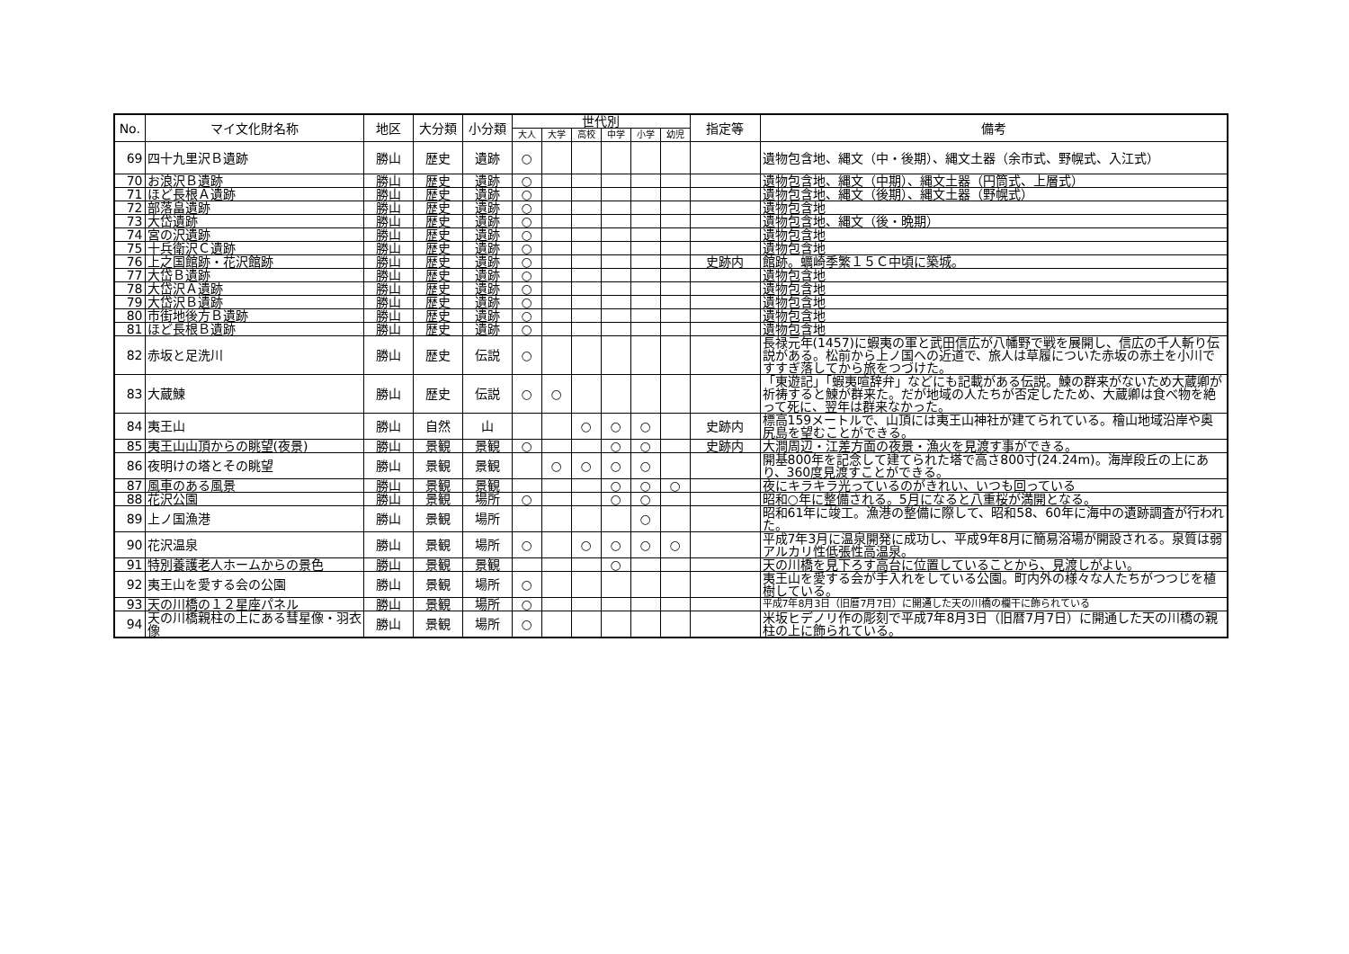| No. | マイ文化財名称 | 地区 | 大分類 | 小分類 | 世代別 | | | | | | 指定等 | 備考 |
| --- | --- | --- | --- | --- | --- | --- | --- | --- | --- | --- | --- | --- |
| | | | | | 大人 | 大学 | 高校 | 中学 | 小学 | 幼児 | | |
| 69 | 四十九里沢Ｂ遺跡 | 勝山 | 歴史 | 遺跡 | ○ | | | | | | | 遺物包含地、縄文（中・後期）、縄文土器（余市式、野幌式、入江式） |
| 70 | お浪沢Ｂ遺跡 | 勝山 | 歴史 | 遺跡 | ○ | | | | | | | 遺物包含地、縄文（中期）、縄文土器（円筒式、上層式） |
| 71 | ほど長根Ａ遺跡 | 勝山 | 歴史 | 遺跡 | ○ | | | | | | | 遺物包含地、縄文（後期）、縄文土器（野幌式） |
| 72 | 部落畠遺跡 | 勝山 | 歴史 | 遺跡 | ○ | | | | | | | 遺物包含地 |
| 73 | 大岱遺跡 | 勝山 | 歴史 | 遺跡 | ○ | | | | | | | 遺物包含地、縄文（後・晩期） |
| 74 | 宮の沢遺跡 | 勝山 | 歴史 | 遺跡 | ○ | | | | | | | 遺物包含地 |
| 75 | 十兵衛沢Ｃ遺跡 | 勝山 | 歴史 | 遺跡 | ○ | | | | | | | 遺物包含地 |
| 76 | 上之国館跡・花沢館跡 | 勝山 | 歴史 | 遺跡 | ○ | | | | | | 史跡内 | 館跡。蠣崎季繁１５Ｃ中頃に築城。 |
| 77 | 大岱Ｂ遺跡 | 勝山 | 歴史 | 遺跡 | ○ | | | | | | | 遺物包含地 |
| 78 | 大岱沢Ａ遺跡 | 勝山 | 歴史 | 遺跡 | ○ | | | | | | | 遺物包含地 |
| 79 | 大岱沢Ｂ遺跡 | 勝山 | 歴史 | 遺跡 | ○ | | | | | | | 遺物包含地 |
| 80 | 市街地後方Ｂ遺跡 | 勝山 | 歴史 | 遺跡 | ○ | | | | | | | 遺物包含地 |
| 81 | ほど長根Ｂ遺跡 | 勝山 | 歴史 | 遺跡 | ○ | | | | | | | 遺物包含地 |
| 82 | 赤坂と足洗川 | 勝山 | 歴史 | 伝説 | ○ | | | | | | | 長禄元年(1457)に蝦夷の軍と武田信広が八幡野で戦を展開し、信広の千人斬り伝説がある。松前から上ノ国への近道で、旅人は草履についた赤坂の赤土を小川ですすぎ落してから旅をつづけた。 |
| 83 | 大蔵鰊 | 勝山 | 歴史 | 伝説 | ○ | ○ | | | | | | 「東遊記」「蝦夷喧辞弁」などにも記載がある伝説。鰊の群来がないため大蔵卿が祈祷すると鰊が群来た。だが地域の人たちが否定したため、大蔵卿は食べ物を絶って死に、翌年は群来なかった。 |
| 84 | 夷王山 | 勝山 | 自然 | 山 | | | ○ | ○ | ○ | | 史跡内 | 標高159メートルで、山頂には夷王山神社が建てられている。檜山地域沿岸や奥尻島を望むことができる。 |
| 85 | 夷王山山頂からの眺望(夜景) | 勝山 | 景観 | 景観 | ○ | | | ○ | ○ | | 史跡内 | 大澗周辺・江差方面の夜景・漁火を見渡す事ができる。 |
| 86 | 夜明けの塔とその眺望 | 勝山 | 景観 | 景観 | | ○ | ○ | ○ | ○ | | | 開基800年を記念して建てられた塔で高さ800寸(24.24m)。海岸段丘の上にあり、360度見渡すことができる。 |
| 87 | 風車のある風景 | 勝山 | 景観 | 景観 | | | | ○ | ○ | ○ | | 夜にキラキラ光っているのがきれい、いつも回っている |
| 88 | 花沢公園 | 勝山 | 景観 | 場所 | ○ | | | ○ | ○ | | | 昭和○年に整備される。5月になると八重桜が満開となる。 |
| 89 | 上ノ国漁港 | 勝山 | 景観 | 場所 | | | | | ○ | | | 昭和61年に竣工。漁港の整備に際して、昭和58、60年に海中の遺跡調査が行われた。 |
| 90 | 花沢温泉 | 勝山 | 景観 | 場所 | ○ | | ○ | ○ | ○ | ○ | | 平成7年3月に温泉開発に成功し、平成9年8月に簡易浴場が開設される。泉質は弱アルカリ性低張性高温泉。 |
| 91 | 特別養護老人ホームからの景色 | 勝山 | 景観 | 景観 | | | | ○ | | | | 天の川橋を見下ろす高台に位置していることから、見渡しがよい。 |
| 92 | 夷王山を愛する会の公園 | 勝山 | 景観 | 場所 | ○ | | | | | | | 夷王山を愛する会が手入れをしている公園。町内外の様々な人たちがつつじを植樹している。 |
| 93 | 天の川橋の１２星座パネル | 勝山 | 景観 | 場所 | ○ | | | | | | | 平成7年8月3日（旧暦7月7日）に開通した天の川橋の欄干に飾られている |
| 94 | 天の川橋親柱の上にある彗星像・羽衣像 | 勝山 | 景観 | 場所 | ○ | | | | | | | 米坂ヒデノリ作の彫刻で平成7年8月3日（旧暦7月7日）に開通した天の川橋の親柱の上に飾られている。 |